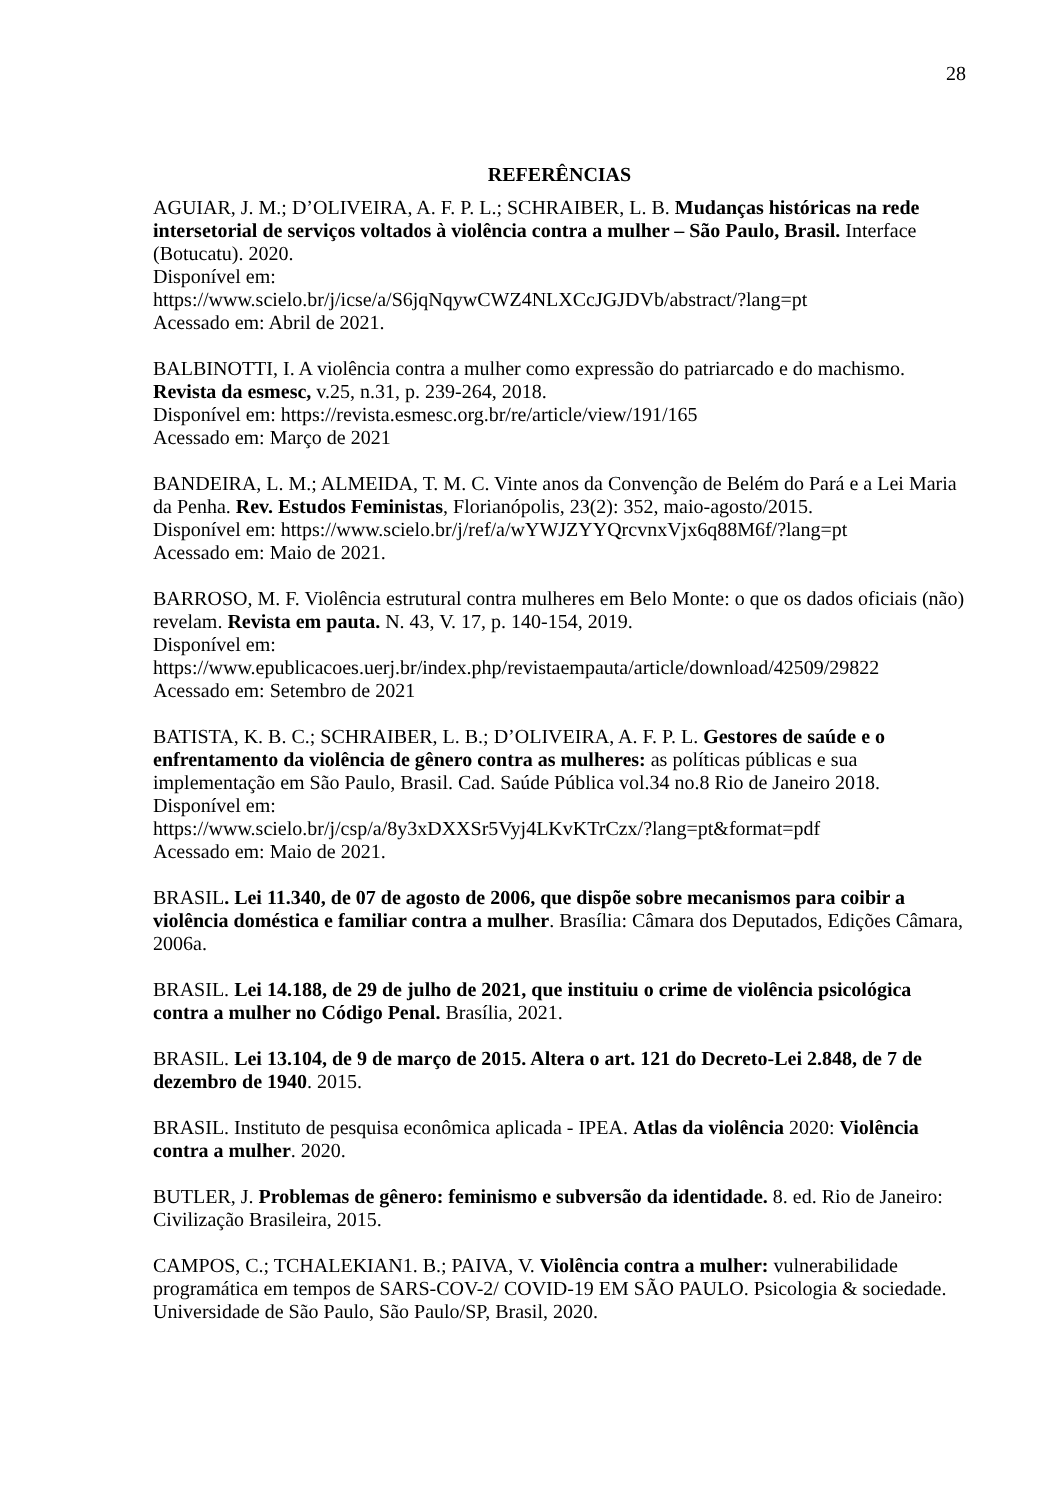28
REFERÊNCIAS
AGUIAR, J. M.; D’OLIVEIRA, A. F. P. L.; SCHRAIBER, L. B. Mudanças históricas na rede intersetorial de serviços voltados à violência contra a mulher – São Paulo, Brasil. Interface (Botucatu). 2020.
Disponível em:
https://www.scielo.br/j/icse/a/S6jqNqywCWZ4NLXCcJGJDVb/abstract/?lang=pt
Acessado em: Abril de 2021.
BALBINOTTI, I. A violência contra a mulher como expressão do patriarcado e do machismo. Revista da esmesc, v.25, n.31, p. 239-264, 2018.
Disponível em: https://revista.esmesc.org.br/re/article/view/191/165
Acessado em: Março de 2021
BANDEIRA, L. M.; ALMEIDA, T. M. C. Vinte anos da Convenção de Belém do Pará e a Lei Maria da Penha. Rev. Estudos Feministas, Florianópolis, 23(2): 352, maio-agosto/2015.
Disponível em: https://www.scielo.br/j/ref/a/wYWJZYYQrcvnxVjx6q88M6f/?lang=pt
Acessado em: Maio de 2021.
BARROSO, M. F. Violência estrutural contra mulheres em Belo Monte: o que os dados oficiais (não) revelam. Revista em pauta. N. 43, V. 17, p. 140-154, 2019.
Disponível em:
https://www.epublicacoes.uerj.br/index.php/revistaempauta/article/download/42509/29822
Acessado em: Setembro de 2021
BATISTA, K. B. C.; SCHRAIBER, L. B.; D’OLIVEIRA, A. F. P. L. Gestores de saúde e o enfrentamento da violência de gênero contra as mulheres: as políticas públicas e sua implementação em São Paulo, Brasil. Cad. Saúde Pública vol.34 no.8 Rio de Janeiro 2018.
Disponível em:
https://www.scielo.br/j/csp/a/8y3xDXXSr5Vyj4LKvKTrCzx/?lang=pt&format=pdf
Acessado em: Maio de 2021.
BRASIL. Lei 11.340, de 07 de agosto de 2006, que dispõe sobre mecanismos para coibir a violência doméstica e familiar contra a mulher. Brasília: Câmara dos Deputados, Edições Câmara, 2006a.
BRASIL. Lei 14.188, de 29 de julho de 2021, que instituiu o crime de violência psicológica contra a mulher no Código Penal. Brasília, 2021.
BRASIL. Lei 13.104, de 9 de março de 2015. Altera o art. 121 do Decreto-Lei 2.848, de 7 de dezembro de 1940. 2015.
BRASIL. Instituto de pesquisa econômica aplicada - IPEA. Atlas da violência 2020: Violência contra a mulher. 2020.
BUTLER, J. Problemas de gênero: feminismo e subversão da identidade. 8. ed. Rio de Janeiro: Civilização Brasileira, 2015.
CAMPOS, C.; TCHALEKIAN1. B.; PAIVA, V. Violência contra a mulher: vulnerabilidade programática em tempos de SARS-COV-2/ COVID-19 EM SÃO PAULO. Psicologia & sociedade. Universidade de São Paulo, São Paulo/SP, Brasil, 2020.